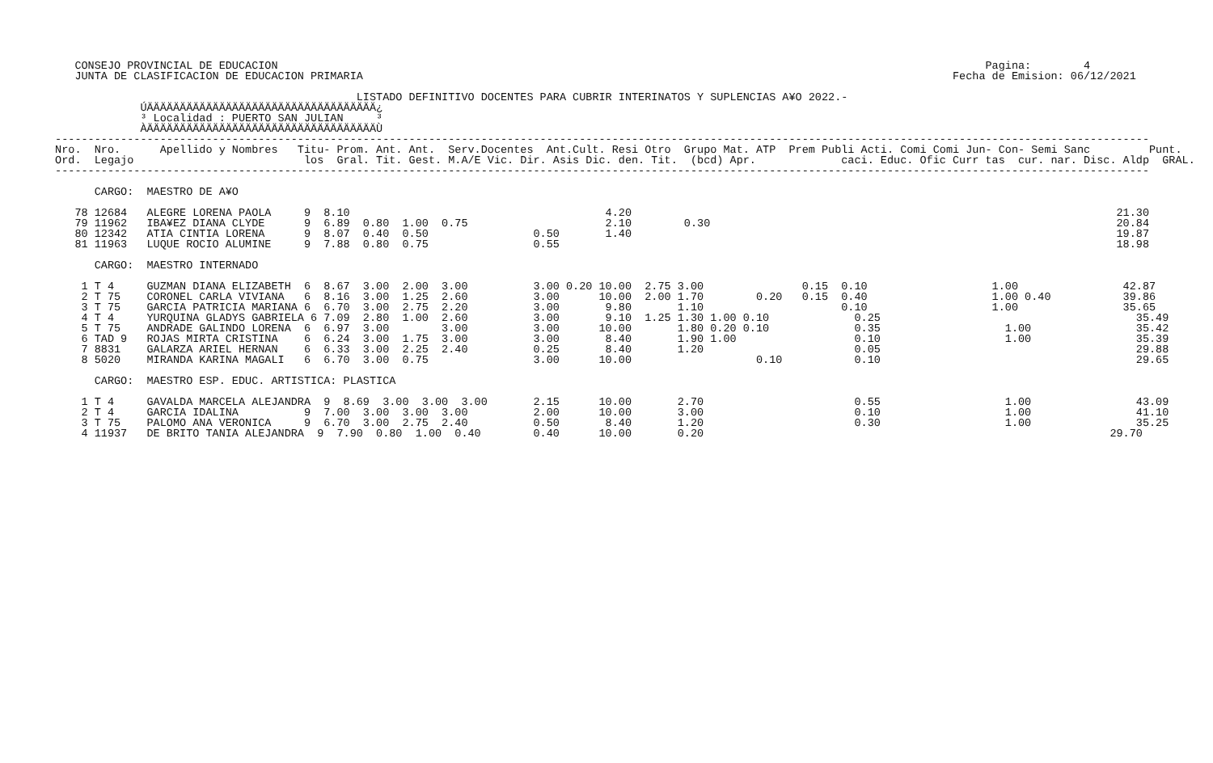CONSEJO PROVINCIAL DE EDUCACION                                                                                                            Pagina:        4
    JUNTA DE CLASIFICACION DE EDUCACION PRIMARIA                                                                                          Fecha de Emision: 06/12/2021

                                               LISTADO DEFINITIVO DOCENTES PARA CUBRIR INTERINATOS Y SUPLENCIAS A¥O 2022.-
              ÚÄÄÄÄÄÄÄÄÄÄÄÄÄÄÄÄÄÄÄÄÄÄÄÄÄÄÄÄÄÄÄÄÄÄÄ¿
              ³ Localidad : PUERTO SAN JULIAN     ³
              ÀÄÄÄÄÄÄÄÄÄÄÄÄÄÄÄÄÄÄÄÄÄÄÄÄÄÄÄÄÄÄÄÄÄÄÄÙ
 -----------------------------------------------------------------------------------------------------------------------------------------------------------------------
 Nro.  Nro.      Apellido y Nombres   Titu- Prom. Ant. Ant.  Serv.Docentes  Ant.Cult. Resi Otro  Grupo Mat. ATP  Prem Publi Acti. Comi Comi Jun- Con- Semi Sanc         Punt.
 Ord.  Legajo                          los  Gral. Tit. Gest. M.A/E Vic. Dir. Asis Dic. den. Tit.  (bcd) Apr.             caci. Educ. Ofic Curr tas  cur. nar. Disc. Aldp  GRAL.
 -----------------------------------------------------------------------------------------------------------------------------------------------------------------------

       CARGO:  MAESTRO DE A¥O

    78 12684   ALEGRE LORENA PAOLA     9  8.10                                       4.20                                                                          21.30
    79 11962   IBA¥EZ DIANA CLYDE      9  6.89  0.80  1.00  0.75                     2.10        0.30                                                              20.84
    80 12342   ATIA CINTIA LORENA      9  8.07  0.40  0.50                0.50       1.40                                                                          19.87
    81 11963   LUQUE ROCIO ALUMINE     9  7.88  0.80  0.75                0.55                                                                                     18.98

       CARGO:  MAESTRO INTERNADO

     1 T 4     GUZMAN DIANA ELIZABETH  6  8.67  3.00  2.00  3.00          3.00 0.20 10.00  2.75 3.00               0.15  0.10                   1.00                42.87
     2 T 75    CORONEL CARLA VIVIANA   6  8.16  3.00  1.25  2.60          3.00      10.00  2.00 1.70        0.20   0.15  0.40                   1.00 0.40           39.86
     3 T 75    GARCIA PATRICIA MARIANA 6  6.70  3.00  2.75  2.20          3.00       9.80       1.10                     0.10                   1.00                35.65
     4 T 4     YURQUINA GLADYS GABRIELA 6 7.09  2.80  1.00  2.60          3.00       9.10  1.25 1.30 1.00 0.10             0.25                                       35.49
     5 T 75    ANDRADE GALINDO LORENA  6  6.97  3.00        3.00          3.00      10.00       1.80 0.20 0.10             0.35                   1.00                35.42
     6 TAD 9   ROJAS MIRTA CRISTINA    6  6.24  3.00  1.75  3.00          3.00       8.40       1.90 1.00                  0.10                   1.00                35.39
     7 8831    GALARZA ARIEL HERNAN    6  6.33  3.00  2.25  2.40          0.25       8.40       1.20                       0.05                                       29.88
     8 5020    MIRANDA KARINA MAGALI   6  6.70  3.00  0.75                3.00      10.00                   0.10           0.10                                       29.65

       CARGO:  MAESTRO ESP. EDUC. ARTISTICA: PLASTICA

     1 T 4     GAVALDA MARCELA ALEJANDRA  9  8.69  3.00  3.00  3.00       2.15      10.00       2.70                       0.55                   1.00                43.09
     2 T 4     GARCIA IDALINA          9  7.00  3.00  3.00  3.00          2.00      10.00       3.00                       0.10                   1.00                41.10
     3 T 75    PALOMO ANA VERONICA     9  6.70  3.00  2.75  2.40          0.50       8.40       1.20                       0.30                   1.00                35.25
     4 11937   DE BRITO TANIA ALEJANDRA  9  7.90  0.80  1.00  0.40        0.40      10.00       0.20                                                              29.70